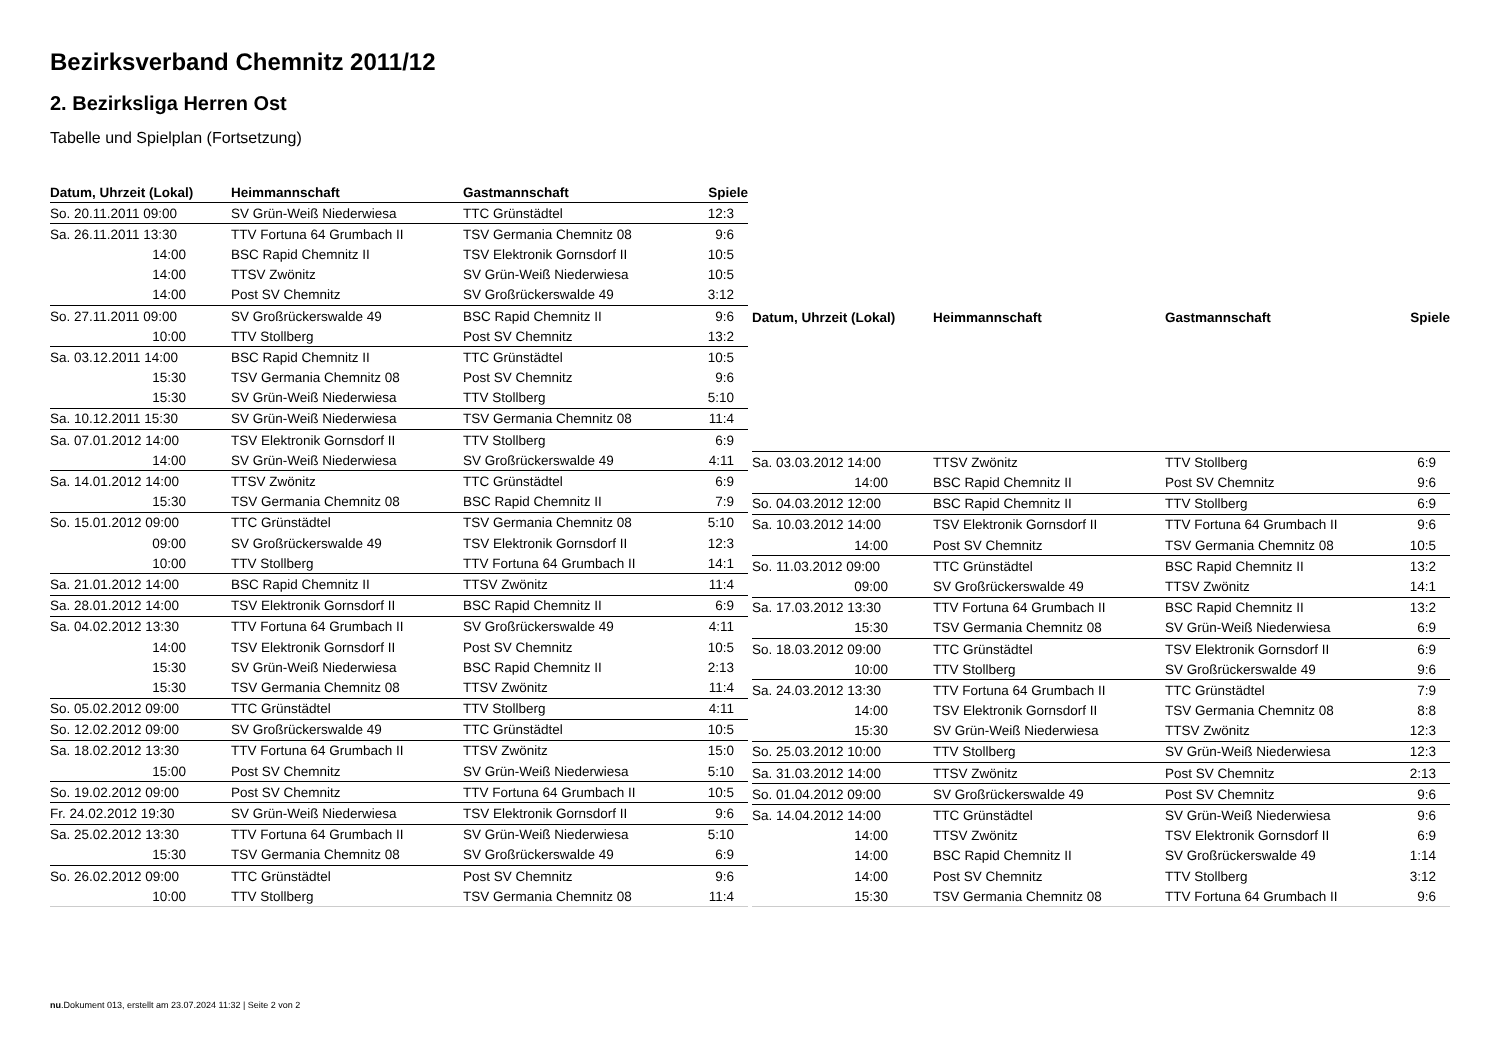Bezirksverband Chemnitz 2011/12
2. Bezirksliga Herren Ost
Tabelle und Spielplan (Fortsetzung)
| Datum, Uhrzeit (Lokal) | Heimmannschaft | Gastmannschaft | Spiele |
| --- | --- | --- | --- |
| So. 20.11.2011 09:00 | SV Grün-Weiß Niederwiesa | TTC Grünstädtel | 12:3 |
| Sa. 26.11.2011 13:30 | TTV Fortuna 64 Grumbach II | TSV Germania Chemnitz 08 | 9:6 |
| 14:00 | BSC Rapid Chemnitz II | TSV Elektronik Gornsdorf II | 10:5 |
| 14:00 | TTSV Zwönitz | SV Grün-Weiß Niederwiesa | 10:5 |
| 14:00 | Post SV Chemnitz | SV Großrückerswalde 49 | 3:12 |
| So. 27.11.2011 09:00 | SV Großrückerswalde 49 | BSC Rapid Chemnitz II | 9:6 |
| 10:00 | TTV Stollberg | Post SV Chemnitz | 13:2 |
| Sa. 03.12.2011 14:00 | BSC Rapid Chemnitz II | TTC Grünstädtel | 10:5 |
| 15:30 | TSV Germania Chemnitz 08 | Post SV Chemnitz | 9:6 |
| 15:30 | SV Grün-Weiß Niederwiesa | TTV Stollberg | 5:10 |
| Sa. 10.12.2011 15:30 | SV Grün-Weiß Niederwiesa | TSV Germania Chemnitz 08 | 11:4 |
| Sa. 07.01.2012 14:00 | TSV Elektronik Gornsdorf II | TTV Stollberg | 6:9 |
| 14:00 | SV Grün-Weiß Niederwiesa | SV Großrückerswalde 49 | 4:11 |
| Sa. 14.01.2012 14:00 | TTSV Zwönitz | TTC Grünstädtel | 6:9 |
| 15:30 | TSV Germania Chemnitz 08 | BSC Rapid Chemnitz II | 7:9 |
| So. 15.01.2012 09:00 | TTC Grünstädtel | TSV Germania Chemnitz 08 | 5:10 |
| 09:00 | SV Großrückerswalde 49 | TSV Elektronik Gornsdorf II | 12:3 |
| 10:00 | TTV Stollberg | TTV Fortuna 64 Grumbach II | 14:1 |
| Sa. 21.01.2012 14:00 | BSC Rapid Chemnitz II | TTSV Zwönitz | 11:4 |
| Sa. 28.01.2012 14:00 | TSV Elektronik Gornsdorf II | BSC Rapid Chemnitz II | 6:9 |
| Sa. 04.02.2012 13:30 | TTV Fortuna 64 Grumbach II | SV Großrückerswalde 49 | 4:11 |
| 14:00 | TSV Elektronik Gornsdorf II | Post SV Chemnitz | 10:5 |
| 15:30 | SV Grün-Weiß Niederwiesa | BSC Rapid Chemnitz II | 2:13 |
| 15:30 | TSV Germania Chemnitz 08 | TTSV Zwönitz | 11:4 |
| So. 05.02.2012 09:00 | TTC Grünstädtel | TTV Stollberg | 4:11 |
| So. 12.02.2012 09:00 | SV Großrückerswalde 49 | TTC Grünstädtel | 10:5 |
| Sa. 18.02.2012 13:30 | TTV Fortuna 64 Grumbach II | TTSV Zwönitz | 15:0 |
| 15:00 | Post SV Chemnitz | SV Grün-Weiß Niederwiesa | 5:10 |
| So. 19.02.2012 09:00 | Post SV Chemnitz | TTV Fortuna 64 Grumbach II | 10:5 |
| Fr. 24.02.2012 19:30 | SV Grün-Weiß Niederwiesa | TSV Elektronik Gornsdorf II | 9:6 |
| Sa. 25.02.2012 13:30 | TTV Fortuna 64 Grumbach II | SV Grün-Weiß Niederwiesa | 5:10 |
| 15:30 | TSV Germania Chemnitz 08 | SV Großrückerswalde 49 | 6:9 |
| So. 26.02.2012 09:00 | TTC Grünstädtel | Post SV Chemnitz | 9:6 |
| 10:00 | TTV Stollberg | TSV Germania Chemnitz 08 | 11:4 |
| Datum, Uhrzeit (Lokal) | Heimmannschaft | Gastmannschaft | Spiele |
| --- | --- | --- | --- |
| Sa. 03.03.2012 14:00 | TTSV Zwönitz | TTV Stollberg | 6:9 |
| 14:00 | BSC Rapid Chemnitz II | Post SV Chemnitz | 9:6 |
| So. 04.03.2012 12:00 | BSC Rapid Chemnitz II | TTV Stollberg | 6:9 |
| Sa. 10.03.2012 14:00 | TSV Elektronik Gornsdorf II | TTV Fortuna 64 Grumbach II | 9:6 |
| 14:00 | Post SV Chemnitz | TSV Germania Chemnitz 08 | 10:5 |
| So. 11.03.2012 09:00 | TTC Grünstädtel | BSC Rapid Chemnitz II | 13:2 |
| 09:00 | SV Großrückerswalde 49 | TTSV Zwönitz | 14:1 |
| Sa. 17.03.2012 13:30 | TTV Fortuna 64 Grumbach II | BSC Rapid Chemnitz II | 13:2 |
| 15:30 | TSV Germania Chemnitz 08 | SV Grün-Weiß Niederwiesa | 6:9 |
| So. 18.03.2012 09:00 | TTC Grünstädtel | TSV Elektronik Gornsdorf II | 6:9 |
| 10:00 | TTV Stollberg | SV Großrückerswalde 49 | 9:6 |
| Sa. 24.03.2012 13:30 | TTV Fortuna 64 Grumbach II | TTC Grünstädtel | 7:9 |
| 14:00 | TSV Elektronik Gornsdorf II | TSV Germania Chemnitz 08 | 8:8 |
| 15:30 | SV Grün-Weiß Niederwiesa | TTSV Zwönitz | 12:3 |
| So. 25.03.2012 10:00 | TTV Stollberg | SV Grün-Weiß Niederwiesa | 12:3 |
| Sa. 31.03.2012 14:00 | TTSV Zwönitz | Post SV Chemnitz | 2:13 |
| So. 01.04.2012 09:00 | SV Großrückerswalde 49 | Post SV Chemnitz | 9:6 |
| Sa. 14.04.2012 14:00 | TTC Grünstädtel | SV Grün-Weiß Niederwiesa | 9:6 |
| 14:00 | TTSV Zwönitz | TSV Elektronik Gornsdorf II | 6:9 |
| 14:00 | BSC Rapid Chemnitz II | SV Großrückerswalde 49 | 1:14 |
| 14:00 | Post SV Chemnitz | TTV Stollberg | 3:12 |
| 15:30 | TSV Germania Chemnitz 08 | TTV Fortuna 64 Grumbach II | 9:6 |
nu.Dokument 013, erstellt am 23.07.2024 11:32 | Seite 2 von 2